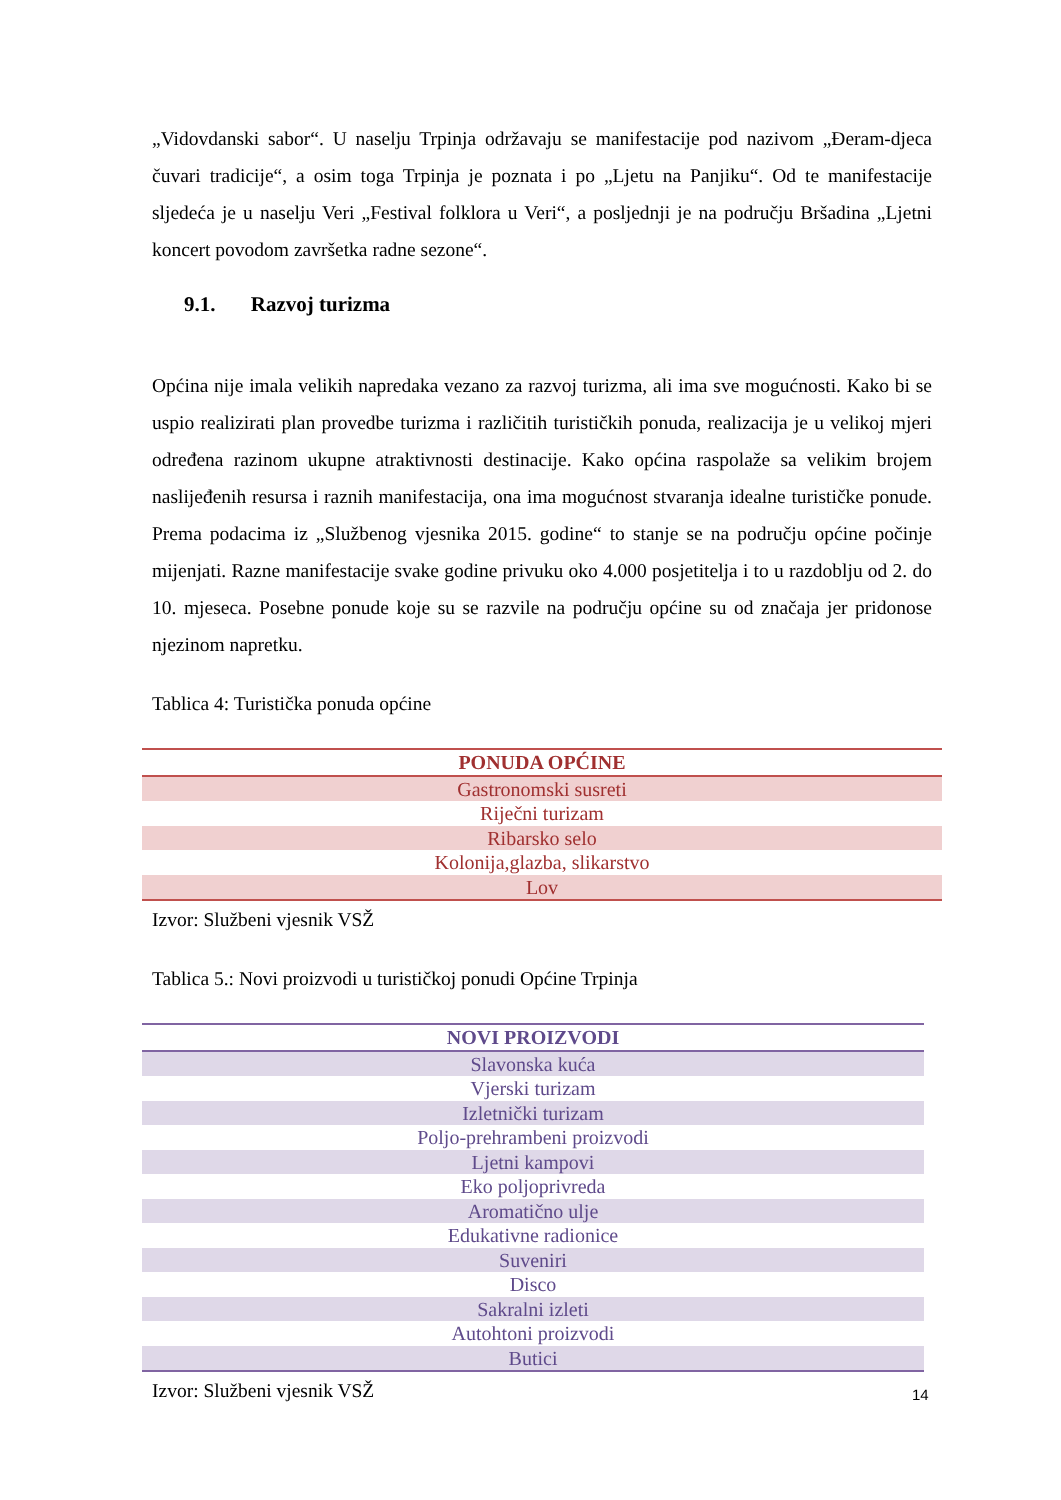„Vidovdanski sabor“. U naselju Trpinja održavaju se manifestacije pod nazivom „Đeram-djeca čuvari tradicije“, a osim toga Trpinja je poznata i po „Ljetu na Panjiku“. Od te manifestacije sljedeća je u naselju Veri „Festival folklora u Veri“, a posljednji je na području Bršadina „Ljetni koncert povodom završetka radne sezone“.
9.1. Razvoj turizma
Općina nije imala velikih napredaka vezano za razvoj turizma, ali ima sve mogućnosti. Kako bi se uspio realizirati plan provedbe turizma i različitih turističkih ponuda, realizacija je u velikoj mjeri određena razinom ukupne atraktivnosti destinacije. Kako općina raspolaže sa velikim brojem naslijeđenih resursa i raznih manifestacija, ona ima mogućnost stvaranja idealne turističke ponude. Prema podacima iz „Službenog vjesnika 2015. godine“ to stanje se na području općine počinje mijenjati. Razne manifestacije svake godine privuku oko 4.000 posjetitelja i to u razdoblju od 2. do 10. mjeseca. Posebne ponude koje su se razvile na području općine su od značaja jer pridonose njezinom napretku.
Tablica 4: Turistička ponuda općine
| PONUDA OPĆINE |
| --- |
| Gastronomski susreti |
| Riječni turizam |
| Ribarsko selo |
| Kolonija,glazba, slikarstvo |
| Lov |
Izvor: Službeni vjesnik VSŽ
Tablica 5.: Novi proizvodi u turističkoj ponudi Općine Trpinja
| NOVI PROIZVODI |
| --- |
| Slavonska kuća |
| Vjerski turizam |
| Izletnički turizam |
| Poljo-prehrambeni proizvodi |
| Ljetni kampovi |
| Eko poljoprivreda |
| Aromatično ulje |
| Edukativne radionice |
| Suveniri |
| Disco |
| Sakralni izleti |
| Autohtoni proizvodi |
| Butici |
Izvor: Službeni vjesnik VSŽ
14